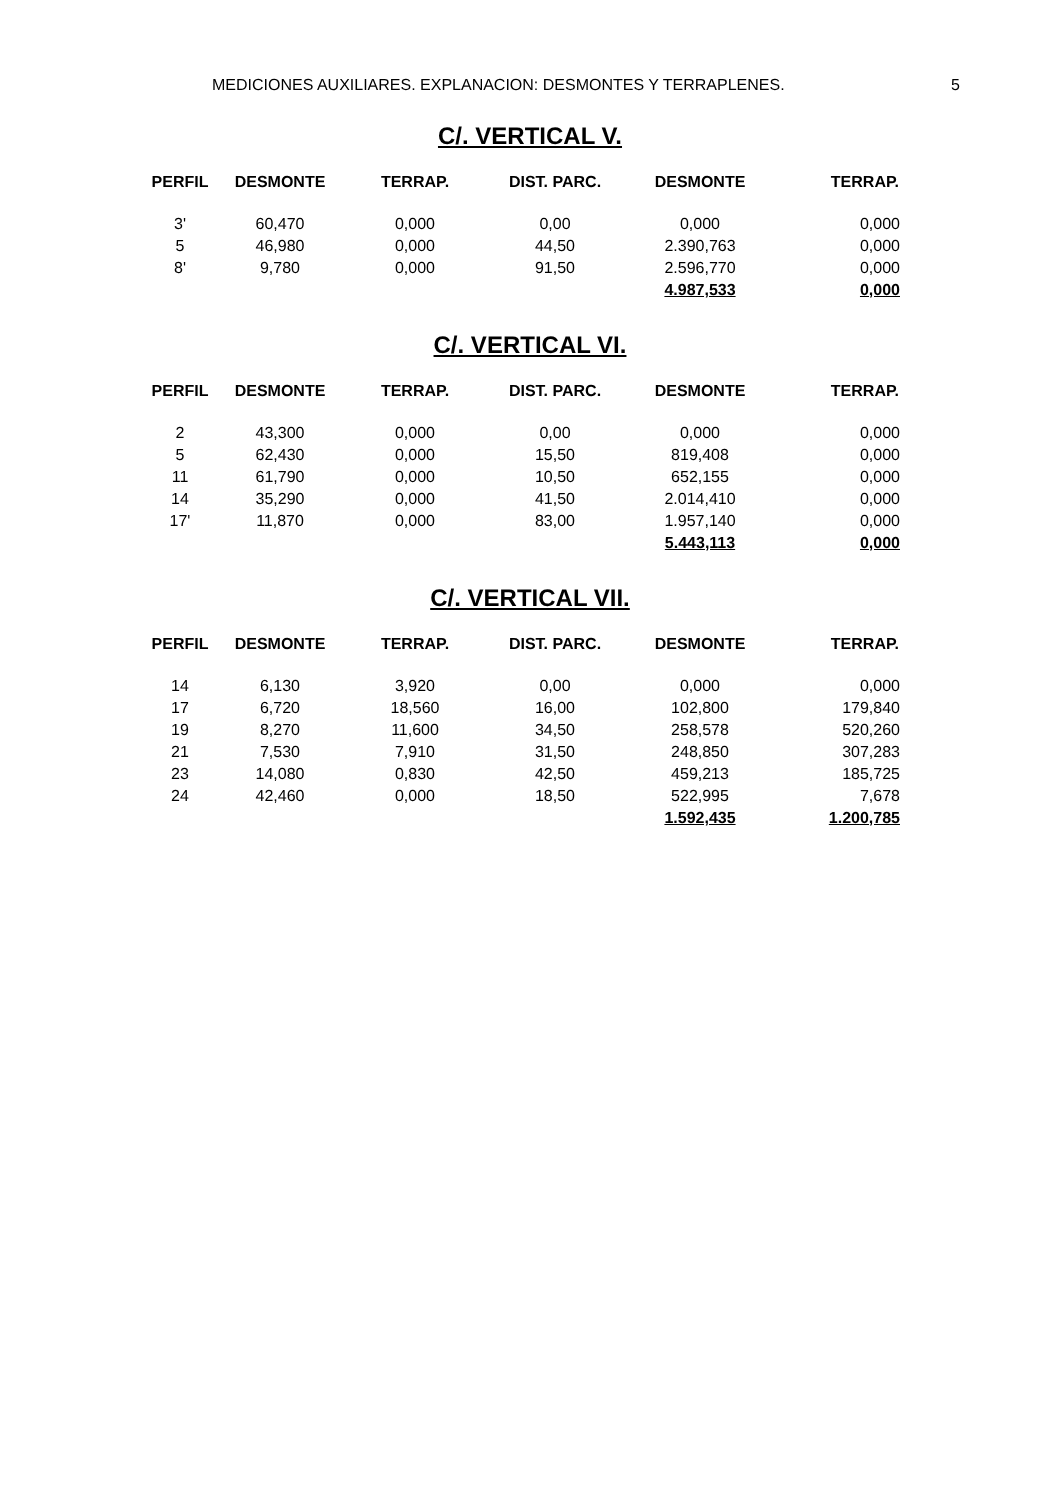MEDICIONES AUXILIARES. EXPLANACION: DESMONTES Y TERRAPLENES. 5
C/. VERTICAL V.
| PERFIL | DESMONTE | TERRAP. | DIST. PARC. | DESMONTE | TERRAP. |
| --- | --- | --- | --- | --- | --- |
| 3' | 60,470 | 0,000 | 0,00 | 0,000 | 0,000 |
| 5 | 46,980 | 0,000 | 44,50 | 2.390,763 | 0,000 |
| 8' | 9,780 | 0,000 | 91,50 | 2.596,770 | 0,000 |
| | | | | 4.987,533 | 0,000 |
C/. VERTICAL VI.
| PERFIL | DESMONTE | TERRAP. | DIST. PARC. | DESMONTE | TERRAP. |
| --- | --- | --- | --- | --- | --- |
| 2 | 43,300 | 0,000 | 0,00 | 0,000 | 0,000 |
| 5 | 62,430 | 0,000 | 15,50 | 819,408 | 0,000 |
| 11 | 61,790 | 0,000 | 10,50 | 652,155 | 0,000 |
| 14 | 35,290 | 0,000 | 41,50 | 2.014,410 | 0,000 |
| 17' | 11,870 | 0,000 | 83,00 | 1.957,140 | 0,000 |
| | | | | 5.443,113 | 0,000 |
C/. VERTICAL VII.
| PERFIL | DESMONTE | TERRAP. | DIST. PARC. | DESMONTE | TERRAP. |
| --- | --- | --- | --- | --- | --- |
| 14 | 6,130 | 3,920 | 0,00 | 0,000 | 0,000 |
| 17 | 6,720 | 18,560 | 16,00 | 102,800 | 179,840 |
| 19 | 8,270 | 11,600 | 34,50 | 258,578 | 520,260 |
| 21 | 7,530 | 7,910 | 31,50 | 248,850 | 307,283 |
| 23 | 14,080 | 0,830 | 42,50 | 459,213 | 185,725 |
| 24 | 42,460 | 0,000 | 18,50 | 522,995 | 7,678 |
| | | | | 1.592,435 | 1.200,785 |